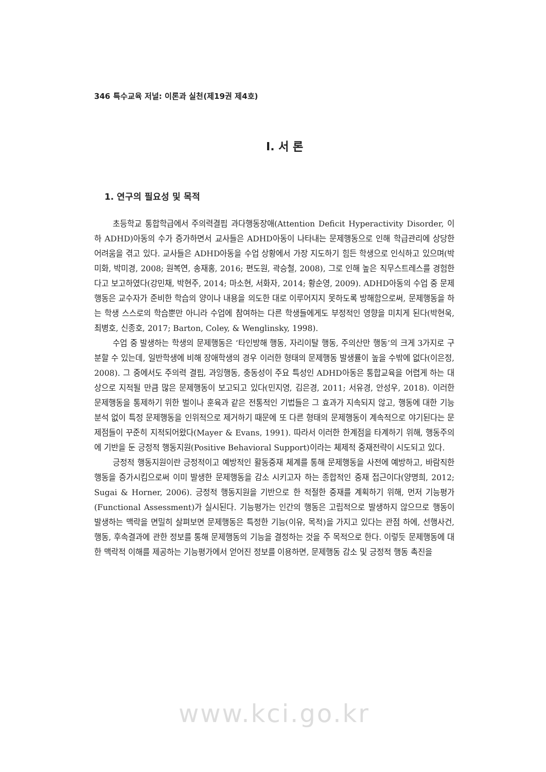346 특수교육 저널: 이론과 실천(제19권 제4호)
Ⅰ. 서 론
1. 연구의 필요성 및 목적
초등학교 통합학급에서 주의력결핍 과다행동장애(Attention Deficit Hyperactivity Disorder, 이하 ADHD)아동의 수가 증가하면서 교사들은 ADHD아동이 나타내는 문제행동으로 인해 학급관리에 상당한 어려움을 겪고 있다. 교사들은 ADHD아동을 수업 상황에서 가장 지도하기 힘든 학생으로 인식하고 있으며(박미화, 박미경, 2008; 원복연, 송재홍, 2016; 편도원, 곽승철, 2008), 그로 인해 높은 직무스트레스를 경험한다고 보고하였다(강민채, 박현주, 2014; 마소현, 서화자, 2014; 황순영, 2009). ADHD아동의 수업 중 문제행동은 교수자가 준비한 학습의 양이나 내용을 의도한 대로 이루어지지 못하도록 방해함으로써, 문제행동을 하는 학생 스스로의 학습뿐만 아니라 수업에 참여하는 다른 학생들에게도 부정적인 영향을 미치게 된다(박현욱, 최병호, 신종호, 2017; Barton, Coley, & Wenglinsky, 1998).
수업 중 발생하는 학생의 문제행동은 ‘타인방해 행동, 자리이탈 행동, 주의산만 행동’의 크게 3가지로 구분할 수 있는데, 일반학생에 비해 장애학생의 경우 이러한 형태의 문제행동 발생률이 높을 수밖에 없다(이은정, 2008). 그 중에서도 주의력 결핍, 과잉행동, 충동성이 주요 특성인 ADHD아동은 통합교육을 어렵게 하는 대상으로 지적될 만큼 많은 문제행동이 보고되고 있다(민지영, 김은경, 2011; 서유경, 안성우, 2018). 이러한 문제행동을 통제하기 위한 벌이나 훈육과 같은 전통적인 기법들은 그 효과가 지속되지 않고, 행동에 대한 기능분석 없이 특정 문제행동을 인위적으로 제거하기 때문에 또 다른 형태의 문제행동이 계속적으로 야기된다는 문제점들이 꾸준히 지적되어왔다(Mayer & Evans, 1991). 따라서 이러한 한계점을 타계하기 위해, 행동주의에 기반을 둔 긍정적 행동지원(Positive Behavioral Support)이라는 체제적 중재전략이 시도되고 있다.
긍정적 행동지원이란 긍정적이고 예방적인 활동중재 체계를 통해 문제행동을 사전에 예방하고, 바람직한 행동을 증가시킴으로써 이미 발생한 문제행동을 감소 시키고자 하는 종합적인 중재 접근이다(양명희, 2012; Sugai & Horner, 2006). 긍정적 행동지원을 기반으로 한 적절한 중재를 계획하기 위해, 먼저 기능평가 (Functional Assessment)가 실시된다. 기능평가는 인간의 행동은 고립적으로 발생하지 않으므로 행동이 발생하는 맥락을 면밀히 살펴보면 문제행동은 특정한 기능(이유, 목적)을 가지고 있다는 관점 하에, 선행사건, 행동, 후속결과에 관한 정보를 통해 문제행동의 기능을 결정하는 것을 주 목적으로 한다. 이렇듯 문제행동에 대한 맥락적 이해를 제공하는 기능평가에서 얻어진 정보를 이용하면, 문제행동 감소 및 긍정적 행동 촉진을
www.kci.go.kr